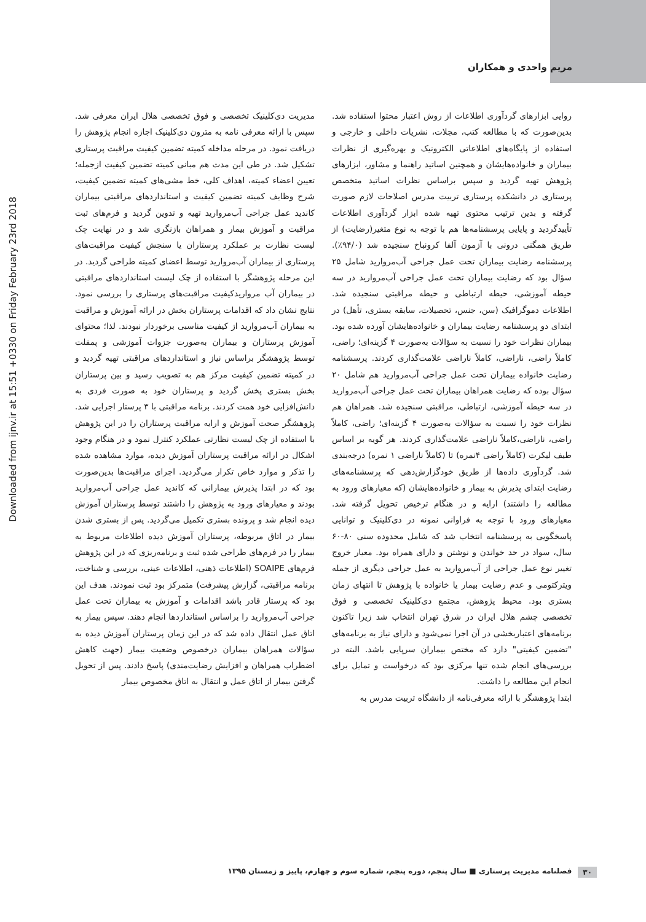مریم واحدی و همکاران
Downloaded from ijnv.ir at 15:51 +0330 on Friday February 23rd 2018
روایی ابزارهای گردآوری اطلاعات از روش اعتبار محتوا استفاده شد. بدین‌صورت که با مطالعه کتب، مجلات، نشریات داخلی و خارجی و استفاده از پایگاه‌های اطلاعاتی الکترونیک و بهره‌گیری از نظرات بیماران و خانواده‌هایشان و همچنین اساتید راهنما و مشاور، ابزارهای پژوهش تهیه گردید و سپس براساس نظرات اساتید متخصص پرستاری در دانشکده پرستاری تربیت مدرس اصلاحات لازم صورت گرفته و بدین ترتیب محتوی تهیه شده ابزار گردآوری اطلاعات تأییدگردید و پایایی پرسشنامه‌ها هم با توجه به نوع متغیر(رضایت) از طریق همگنی درونی با آزمون آلفا کرونباخ سنجیده شد (۹۴/۰٪). پرسشنامه رضایت بیماران تحت عمل جراحی آب‌مروارید شامل ۲۵ سؤال بود که رضایت بیماران تحت عمل جراحی آب‌مروارید در سه حیطه آموزشی، حیطه ارتباطی و حیطه مراقبتی سنجیده شد. اطلاعات دموگرافیک (سن، جنس، تحصیلات، سابقه بستری، تأهل) در ابتدای دو پرسشنامه رضایت بیماران و خانواده‌هایشان آورده شده بود. بیماران نظرات خود را نسبت به سؤالات به‌صورت ۴ گزینه‌ای؛ راضی، کاملاً راضی، ناراضی، کاملاً ناراضی علامت‌گذاری کردند. پرسشنامه رضایت خانواده بیماران تحت عمل جراحی آب‌مروارید هم شامل ۲۰ سؤال بوده که رضایت همراهان بیماران تحت عمل جراحی آب‌مروارید در سه حیطه آموزشی، ارتباطی، مراقبتی سنجیده شد. همراهان هم نظرات خود را نسبت به سؤالات به‌صورت ۴ گزینه‌ای؛ راضی، کاملاً راضی، ناراضی،کاملاً ناراضی علامت‌گذاری کردند. هر گویه بر اساس طیف لیکرت (کاملاً راضی ۴نمره) تا (کاملاً ناراضی ۱ نمره) درجه‌بندی شد. گردآوری داده‌ها از طریق خودگزارش‌دهی که پرسشنامه‌های رضایت ابتدای پذیرش به بیمار و خانواده‌هایشان (که معیارهای ورود به مطالعه را داشتند) ارایه و در هنگام ترخیص تحویل گرفته شد. معیارهای ورود با توجه به فراوانی نمونه در دی‌کلینیک و توانایی پاسخگویی به پرسشنامه انتخاب شد که شامل محدوده سنی ۸۰-۶۰ سال، سواد در حد خواندن و نوشتن و دارای همراه بود. معیار خروج تغییر نوع عمل جراحی از آب‌مروارید به عمل جراحی دیگری از جمله ویترکتومی و عدم رضایت بیمار یا خانواده با پژوهش تا انتهای زمان بستری بود. محیط پژوهش، مجتمع دی‌کلینیک تخصصی و فوق تخصصی چشم هلال ایران در شرق تهران انتخاب شد زیرا تاکنون برنامه‌های اعتباربخشی در آن اجرا نمی‌شود و دارای نیاز به برنامه‌های "تضمین کیفیتی" دارد که مختص بیماران سرپایی باشد. البته در بررسی‌های انجام شده تنها مرکزی بود که درخواست و تمایل برای انجام این مطالعه را داشت.
ابتدا پژوهشگر با ارائه معرفی‌نامه از دانشگاه تربیت مدرس به
مدیریت دی‌کلینیک تخصصی و فوق تخصصی هلال ایران معرفی شد. سپس با ارائه معرفی نامه به مترون دی‌کلینیک اجازه انجام پژوهش را دریافت نمود. در مرحله مداخله کمیته تضمین کیفیت مراقبت پرستاری تشکیل شد. در طی این مدت هم مبانی کمیته تضمین کیفیت ازجمله؛ تعیین اعضاء کمیته، اهداف کلی، خط مشی‌های کمیته تضمین کیفیت، شرح وظایف کمیته تضمین کیفیت و استانداردهای مراقبتی بیماران کاندید عمل جراحی آب‌مروارید تهیه و تدوین گردید و فرم‌های ثبت مراقبت و آموزش بیمار و همراهان بازنگری شد و در نهایت چک لیست نظارت بر عملکرد پرستاران یا سنجش کیفیت مراقبت‌های پرستاری از بیماران آب‌مروارید توسط اعضای کمیته طراحی گردید. در این مرحله پژوهشگر با استفاده از چک لیست استانداردهای مراقبتی در بیماران آب مرواریدکیفیت مراقبت‌های پرستاری را بررسی نمود. نتایج نشان داد که اقدامات پرستاران بخش در ارائه آموزش و مراقبت به بیماران آب‌مروارید از کیفیت مناسبی برخوردار نبودند. لذا؛ محتوای آموزش پرستاران و بیماران به‌صورت جزوات آموزشی و پمفلت توسط پژوهشگر براساس نیاز و استانداردهای مراقبتی تهیه گردید و در کمیته تضمین کیفیت مرکز هم به تصویب رسید و بین پرستاران بخش بستری پخش گردید و پرستاران خود به صورت فردی به دانش‌افزایی خود همت کردند. برنامه مراقبتی با ۳ پرستار اجرایی شد. پژوهشگر صحت آموزش و ارایه مراقبت پرستاران را در این پژوهش با استفاده از چک لیست نظارتی عملکرد کنترل نمود و در هنگام وجود اشکال در ارائه مراقبت پرستاران آموزش دیده، موارد مشاهده شده را تذکر و موارد خاص تکرار می‌گردید. اجرای مراقبت‌ها بدین‌صورت بود که در ابتدا پذیرش بیمارانی که کاندید عمل جراحی آب‌مروارید بودند و معیارهای ورود به پژوهش را داشتند توسط پرستاران آموزش دیده انجام شد و پرونده بستری تکمیل می‌گردید. پس از بستری شدن بیمار در اتاق مربوطه، پرستاران آموزش دیده اطلاعات مربوط به بیمار را در فرم‌های طراحی شده ثبت و برنامه‌ریزی که در این پژوهش فرم‌های SOAIPE (اطلاعات ذهنی، اطلاعات عینی، بررسی و شناخت، برنامه مراقبتی، گزارش پیشرفت) متمرکز بود ثبت نمودند. هدف این بود که پرستار قادر باشد اقدامات و آموزش به بیماران تحت عمل جراحی آب‌مروارید را براساس استانداردها انجام دهند. سپس بیمار به اتاق عمل انتقال داده شد که در این زمان پرستاران آموزش دیده به سؤالات همراهان بیماران درخصوص وضعیت بیمار (جهت کاهش اضطراب همراهان و افزایش رضایت‌مندی) پاسخ دادند. پس از تحویل گرفتن بیمار از اتاق عمل و انتقال به اتاق مخصوص بیمار
۳۰ فصلنامه مدیریت پرستاری ■ سال پنجم، دوره پنجم، شماره سوم و چهارم، پاییز و زمستان ۱۳۹۵